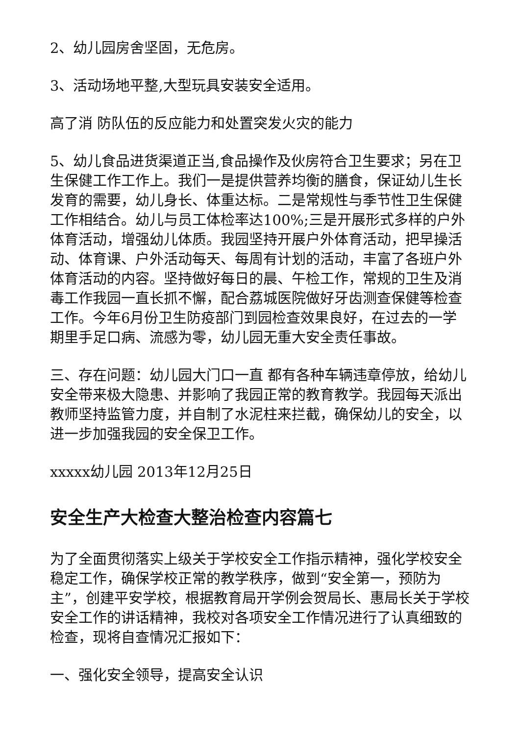2、幼儿园房舍坚固，无危房。
3、活动场地平整,大型玩具安装安全适用。
高了消 防队伍的反应能力和处置突发火灾的能力
5、幼儿食品进货渠道正当,食品操作及伙房符合卫生要求；另在卫生保健工作工作上。我们一是提供营养均衡的膳食，保证幼儿生长发育的需要，幼儿身长、体重达标。二是常规性与季节性卫生保健工作相结合。幼儿与员工体检率达100%;三是开展形式多样的户外体育活动，增强幼儿体质。我园坚持开展户外体育活动，把早操活动、体育课、户外活动每天、每周有计划的活动，丰富了各班户外体育活动的内容。坚持做好每日的晨、午检工作，常规的卫生及消毒工作我园一直长抓不懈，配合荔城医院做好牙齿测查保健等检查工作。今年6月份卫生防疫部门到园检查效果良好，在过去的一学期里手足口病、流感为零，幼儿园无重大安全责任事故。
三、存在问题：幼儿园大门口一直 都有各种车辆违章停放，给幼儿安全带来极大隐患、并影响了我园正常的教育教学。我园每天派出教师坚持监管力度，并自制了水泥柱来拦截，确保幼儿的安全，以进一步加强我园的安全保卫工作。
xxxxx幼儿园 2013年12月25日
安全生产大检查大整治检查内容篇七
为了全面贯彻落实上级关于学校安全工作指示精神，强化学校安全稳定工作，确保学校正常的教学秩序，做到“安全第一，预防为主”，创建平安学校，根据教育局开学例会贺局长、惠局长关于学校安全工作的讲话精神，我校对各项安全工作情况进行了认真细致的检查，现将自查情况汇报如下：
一、强化安全领导，提高安全认识